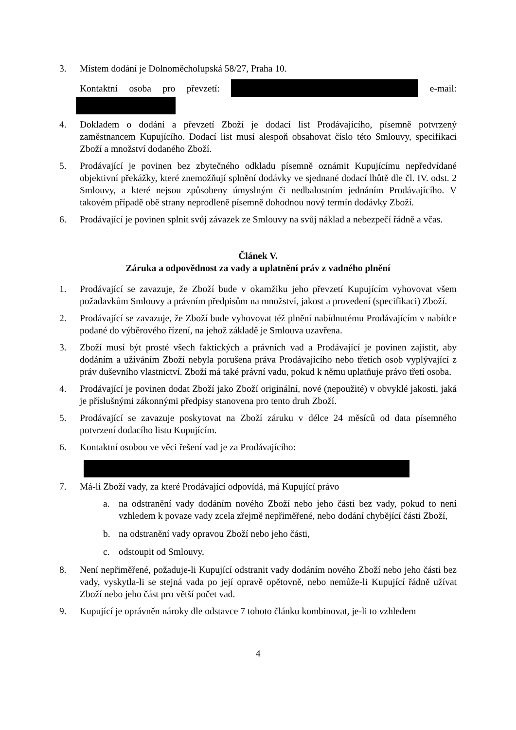3. Místem dodání je Dolnoměcholupská 58/27, Praha 10.
Kontaktní osoba pro převzetí: e-mail:
4. Dokladem o dodání a převzetí Zboží je dodací list Prodávajícího, písemně potvrzený zaměstnancem Kupujícího. Dodací list musí alespoň obsahovat číslo této Smlouvy, specifikaci Zboží a množství dodaného Zboží.
5. Prodávající je povinen bez zbytečného odkladu písemně oznámit Kupujícímu nepředvídané objektivní překážky, které znemožňují splnění dodávky ve sjednané dodací lhůtě dle čl. IV. odst. 2 Smlouvy, a které nejsou způsobeny úmyslným či nedbalostním jednáním Prodávajícího. V takovém případě obě strany neprodleně písemně dohodnou nový termín dodávky Zboží.
6. Prodávající je povinen splnit svůj závazek ze Smlouvy na svůj náklad a nebezpečí řádně a včas.
Článek V.
Záruka a odpovědnost za vady a uplatnění práv z vadného plnění
1. Prodávající se zavazuje, že Zboží bude v okamžiku jeho převzetí Kupujícím vyhovovat všem požadavkům Smlouvy a právním předpisům na množství, jakost a provedení (specifikaci) Zboží.
2. Prodávající se zavazuje, že Zboží bude vyhovovat též plnění nabídnutému Prodávajícím v nabídce podané do výběrového řízení, na jehož základě je Smlouva uzavřena.
3. Zboží musí být prosté všech faktických a právních vad a Prodávající je povinen zajistit, aby dodáním a užíváním Zboží nebyla porušena práva Prodávajícího nebo třetích osob vyplývající z práv duševního vlastnictví. Zboží má také právní vadu, pokud k němu uplatňuje právo třetí osoba.
4. Prodávající je povinen dodat Zboží jako Zboží originální, nové (nepoužité) v obvyklé jakosti, jaká je příslušnými zákonnými předpisy stanovena pro tento druh Zboží.
5. Prodávající se zavazuje poskytovat na Zboží záruku v délce 24 měsíců od data písemného potvrzení dodacího listu Kupujícím.
6. Kontaktní osobou ve věci řešení vad je za Prodávajícího:
7. Má-li Zboží vady, za které Prodávající odpovídá, má Kupující právo
a. na odstranění vady dodáním nového Zboží nebo jeho části bez vady, pokud to není vzhledem k povaze vady zcela zřejmě nepřiměřené, nebo dodání chybějící části Zboží,
b. na odstranění vady opravou Zboží nebo jeho části,
c. odstoupit od Smlouvy.
8. Není nepřiměřené, požaduje-li Kupující odstranit vady dodáním nového Zboží nebo jeho části bez vady, vyskytla-li se stejná vada po její opravě opětovně, nebo nemůže-li Kupující řádně užívat Zboží nebo jeho část pro větší počet vad.
9. Kupující je oprávněn nároky dle odstavce 7 tohoto článku kombinovat, je-li to vzhledem
4